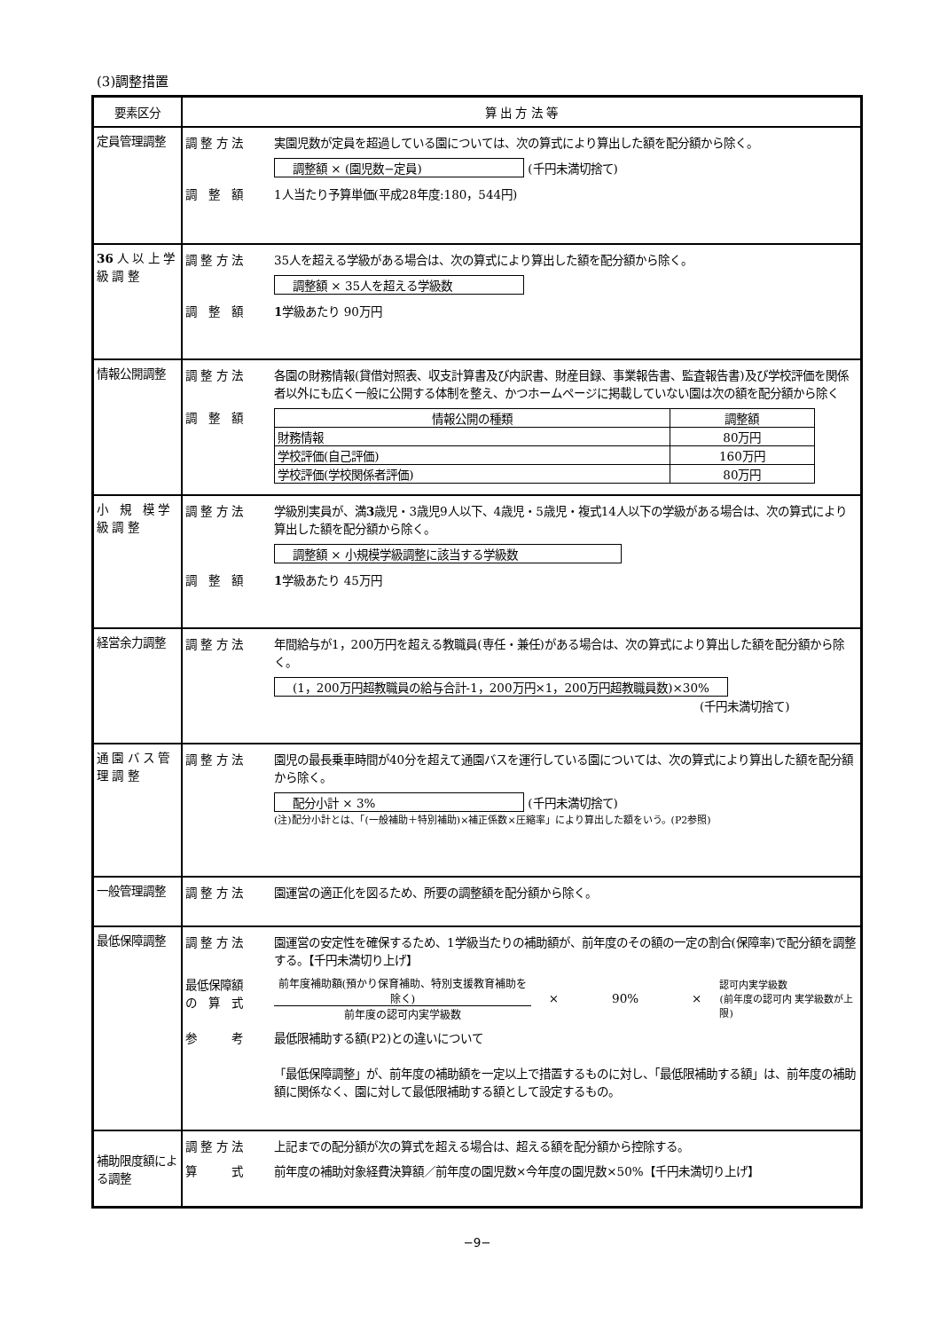(3)調整措置
| 要素区分 | 算 出 方 法 等 |
| --- | --- |
| 定員管理調整 | 調 整 方 法 実園児数が定員を超過している園については、次の算式により算出した額を配分額から除く。 調整額 × (園児数−定員) (千円未満切捨て) 調 整 額 1人当たり予算単価(平成28年度:180，544円) |
| 36 人 以 上 学 級 調 整 | 調 整 方 法 35人を超える学級がある場合は、次の算式により算出した額を配分額から除く。 調整額 × 35人を超える学級数 調 整 額 1 学級あたり 90万円 |
| 情報公開調整 | 調 整 方 法 各園の財務情報(貸借対照表、収支計算書及び内訳書、財産目録、事業報告書、監査報告書)及び学校評価を関係者以外にも広く一般に公開する体制を整え、かつホームページに掲載していない園は次の額を配分額から除く 調 整 額 / 情報公開の種類 / 調整額 / / 財務情報 / 80万円 / / 学校評価(自己評価) / 160万円 / / 学校評価(学校関係者評価) / 80万円 / |
| 小 規 模 学 級 調 整 | 調 整 方 法 学級別実員が、満 3 歳児・3歳児9人以下、4歳児・5歳児・複式14人以下の学級がある場合は、次の算式により算出した額を配分額から除く。 調整額 × 小規模学級調整に該当する学級数 調 整 額 1 学級あたり 45万円 |
| 経営余力調整 | 調 整 方 法 年間給与が1，200万円を超える教職員(専任・兼任)がある場合は、次の算式により算出した額を配分額から除く。 (1，200万円超教職員の給与合計-1，200万円×1，200万円超教職員数)×30% (千円未満切捨て) |
| 通 園 バ ス 管 理 調 整 | 調 整 方 法 園児の最長乗車時間が40分を超えて通園バスを運行している園については、次の算式により算出した額を配分額から除く。 配分小計 × 3% (千円未満切捨て) (注)配分小計とは、「(一般補助＋特別補助)×補正係数×圧縮率」により算出した額をいう。(P2参照) |
| 一般管理調整 | 調 整 方 法 園運営の適正化を図るため、所要の調整額を配分額から除く。 |
| 最低保障調整 | 調 整 方 法 園運営の安定性を確保するため、1学級当たりの補助額が、前年度のその額の一定の割合(保障率)で配分額を調整する。【千円未満切り上げ】 最低保障額 の 算 式 前年度補助額(預かり保育補助、特別支援教育補助を除く) 前年度の認可内実学級数 × 90% × 認可内実学級数 (前年度の認可内 実学級数が上限) 参 考 最低限補助する額(P2)との違いについて 「最低保障調整」が、前年度の補助額を一定以上で措置するものに対し、「最低限補助する額」は、前年度の補助額に関係なく、園に対して最低限補助する額として設定するもの。 |
| 補助限度額による調整 | 調 整 方 法 上記までの配分額が次の算式を超える場合は、超える額を配分額から控除する。 算 式 前年度の補助対象経費決算額／前年度の園児数×今年度の園児数×50%【千円未満切り上げ】 |
−9−